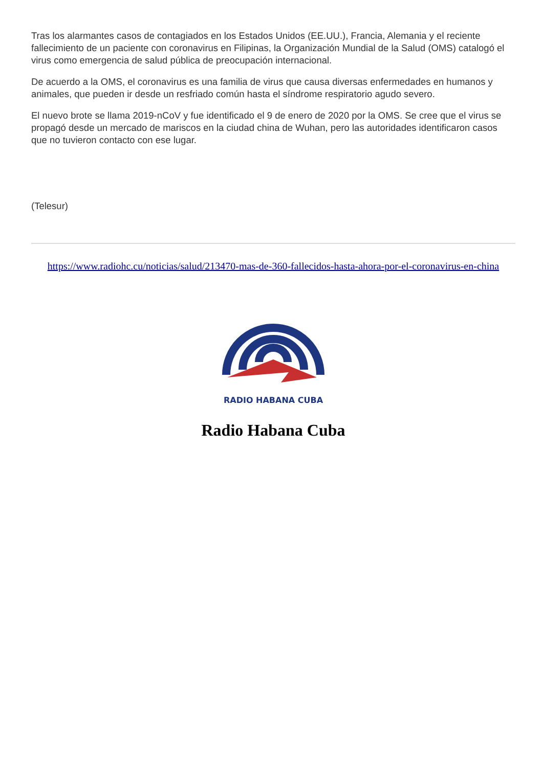Tras los alarmantes casos de contagiados en los Estados Unidos (EE.UU.), Francia, Alemania y el reciente fallecimiento de un paciente con coronavirus en Filipinas, la Organización Mundial de la Salud (OMS) catalogó el virus como emergencia de salud pública de preocupación internacional.
De acuerdo a la OMS, el coronavirus es una familia de virus que causa diversas enfermedades en humanos y animales, que pueden ir desde un resfriado común hasta el síndrome respiratorio agudo severo.
El nuevo brote se llama 2019-nCoV y fue identificado el 9 de enero de 2020 por la OMS. Se cree que el virus se propagó desde un mercado de mariscos en la ciudad china de Wuhan, pero las autoridades identificaron casos que no tuvieron contacto con ese lugar.
(Telesur)
https://www.radiohc.cu/noticias/salud/213470-mas-de-360-fallecidos-hasta-ahora-por-el-coronavirus-en-china
RADIO HABANA CUBA
Radio Habana Cuba